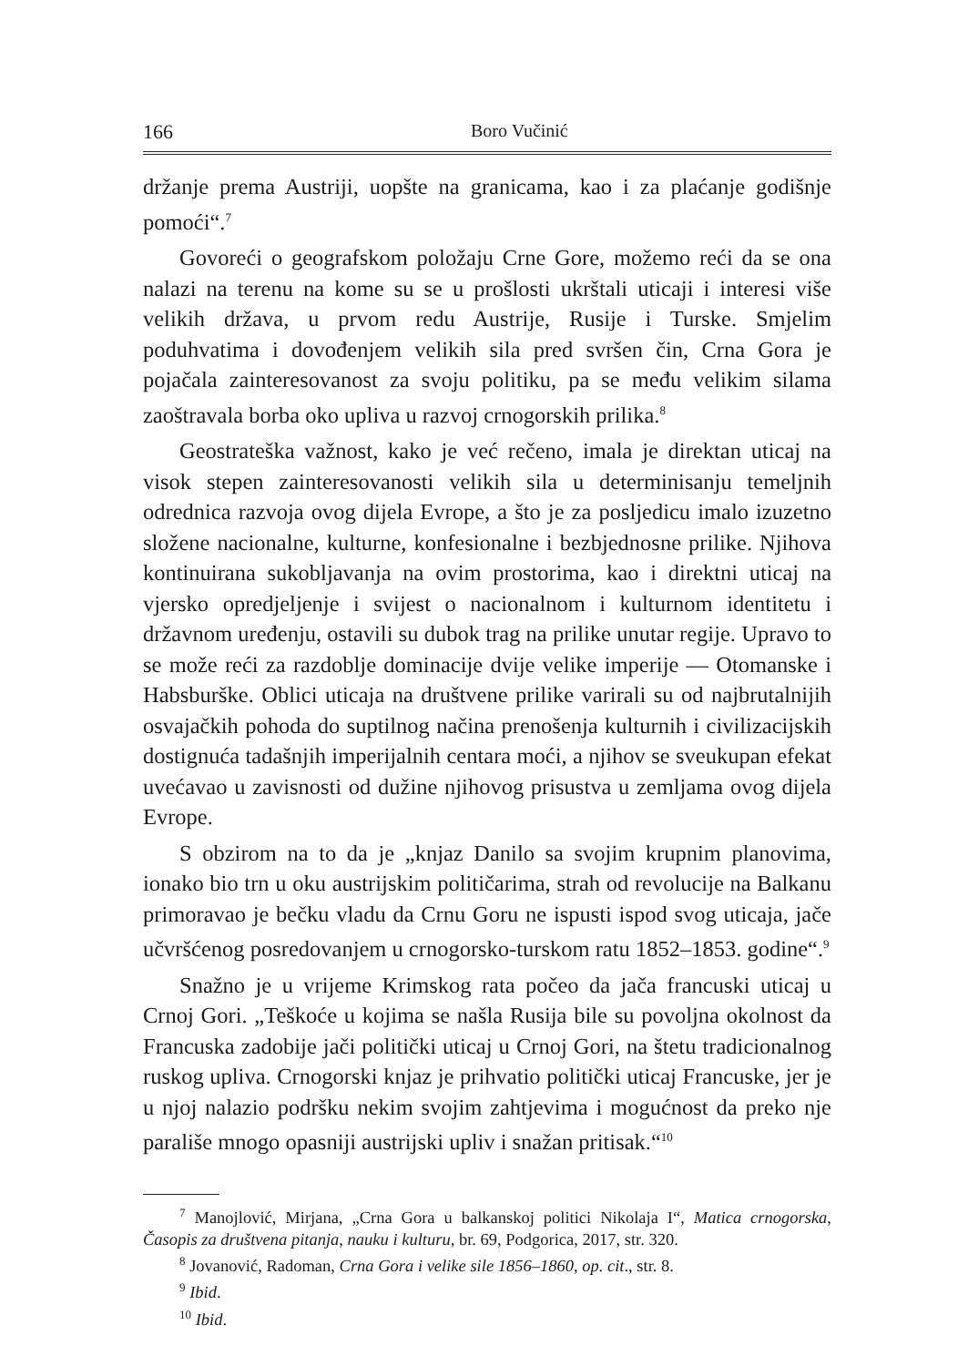166 Boro Vučinić
držanje prema Austriji, uopšte na granicama, kao i za plaćanje godišnje pomoći“.<sup>7</sup>
Govoreći o geografskom položaju Crne Gore, možemo reći da se ona nalazi na terenu na kome su se u prošlosti ukrštali uticaji i interesi više velikih država, u prvom redu Austrije, Rusije i Turske. Smjelim poduhvatima i dovođenjem velikih sila pred svršen čin, Crna Gora je pojačala zainteresovanost za svoju politiku, pa se među velikim silama zaoštravala borba oko upliva u razvoj crnogorskih prilika.<sup>8</sup>
Geostrateška važnost, kako je već rečeno, imala je direktan uticaj na visok stepen zainteresovanosti velikih sila u determinisanju temeljnih odrednica razvoja ovog dijela Evrope, a što je za posljedicu imalo izuzetno složene nacionalne, kulturne, konfesionalne i bezbjednosne prilike. Njihova kontinuirana sukobljavanja na ovim prostorima, kao i direktni uticaj na vjersko opredjeljenje i svijest o nacionalnom i kulturnom identitetu i državnom uređenju, ostavili su dubok trag na prilike unutar regije. Upravo to se može reći za razdoblje dominacije dvije velike imperije — Otomanske i Habsburške. Oblici uticaja na društvene prilike varirali su od najbrutalnijih osvajačkih pohoda do suptilnog načina prenošenja kulturnih i civilizacijskih dostignuća tadašnjih imperijalnih centara moći, a njihov se sveukupan efekat uvećavao u zavisnosti od dužine njihovog prisustva u zemljama ovog dijela Evrope.
S obzirom na to da je „knjaz Danilo sa svojim krupnim planovima, ionako bio trn u oku austrijskim političarima, strah od revolucije na Balkanu primoravao je bečku vladu da Crnu Goru ne ispusti ispod svog uticaja, jače učvršćenog posredovanjem u crnogorsko-turskom ratu 1852–1853. godine“.<sup>9</sup>
Snažno je u vrijeme Krimskog rata počeo da jača francuski uticaj u Crnoj Gori. „Teškoće u kojima se našla Rusija bile su povoljna okolnost da Francuska zadobije jači politički uticaj u Crnoj Gori, na štetu tradicionalnog ruskog upliva. Crnogorski knjaz je prihvatio politički uticaj Francuske, jer je u njoj nalazio podršku nekim svojim zahtjevima i mogućnost da preko nje parališe mnogo opasniji austrijski upliv i snažan pritisak.“<sup>10</sup>
<sup>7</sup> Manojlović, Mirjana, „Crna Gora u balkanskoj politici Nikolaja I“, Matica crnogorska, Časopis za društvena pitanja, nauku i kulturu, br. 69, Podgorica, 2017, str. 320.
<sup>8</sup> Jovanović, Radoman, Crna Gora i velike sile 1856–1860, op. cit., str. 8.
<sup>9</sup> Ibid.
<sup>10</sup> Ibid.